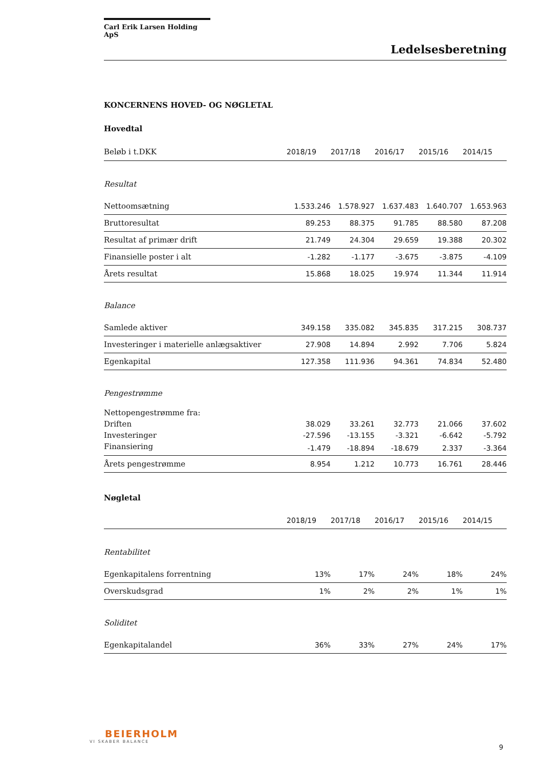Carl Erik Larsen Holding ApS
Ledelsesberetning
KONCERNENS HOVED- OG NØGLETAL
Hovedtal
| Beløb i t.DKK | 2018/19 | 2017/18 | 2016/17 | 2015/16 | 2014/15 |
| --- | --- | --- | --- | --- | --- |
| Resultat | | | | | |
| Nettoomsætning | 1.533.246 | 1.578.927 | 1.637.483 | 1.640.707 | 1.653.963 |
| Bruttoresultat | 89.253 | 88.375 | 91.785 | 88.580 | 87.208 |
| Resultat af primær drift | 21.749 | 24.304 | 29.659 | 19.388 | 20.302 |
| Finansielle poster i alt | -1.282 | -1.177 | -3.675 | -3.875 | -4.109 |
| Årets resultat | 15.868 | 18.025 | 19.974 | 11.344 | 11.914 |
| Balance | | | | | |
| Samlede aktiver | 349.158 | 335.082 | 345.835 | 317.215 | 308.737 |
| Investeringer i materielle anlægsaktiver | 27.908 | 14.894 | 2.992 | 7.706 | 5.824 |
| Egenkapital | 127.358 | 111.936 | 94.361 | 74.834 | 52.480 |
| Pengestrømme | | | | | |
| Nettopengestrømme fra: | | | | | |
| Driften | 38.029 | 33.261 | 32.773 | 21.066 | 37.602 |
| Investeringer | -27.596 | -13.155 | -3.321 | -6.642 | -5.792 |
| Finansiering | -1.479 | -18.894 | -18.679 | 2.337 | -3.364 |
| Årets pengestrømme | 8.954 | 1.212 | 10.773 | 16.761 | 28.446 |
Nøgletal
| | 2018/19 | 2017/18 | 2016/17 | 2015/16 | 2014/15 |
| --- | --- | --- | --- | --- | --- |
| Rentabilitet | | | | | |
| Egenkapitalens forrentning | 13% | 17% | 24% | 18% | 24% |
| Overskudsgrad | 1% | 2% | 2% | 1% | 1% |
| Soliditet | | | | | |
| Egenkapitalandel | 36% | 33% | 27% | 24% | 17% |
BEIERHOLM
VI SKABER BALANCE
9